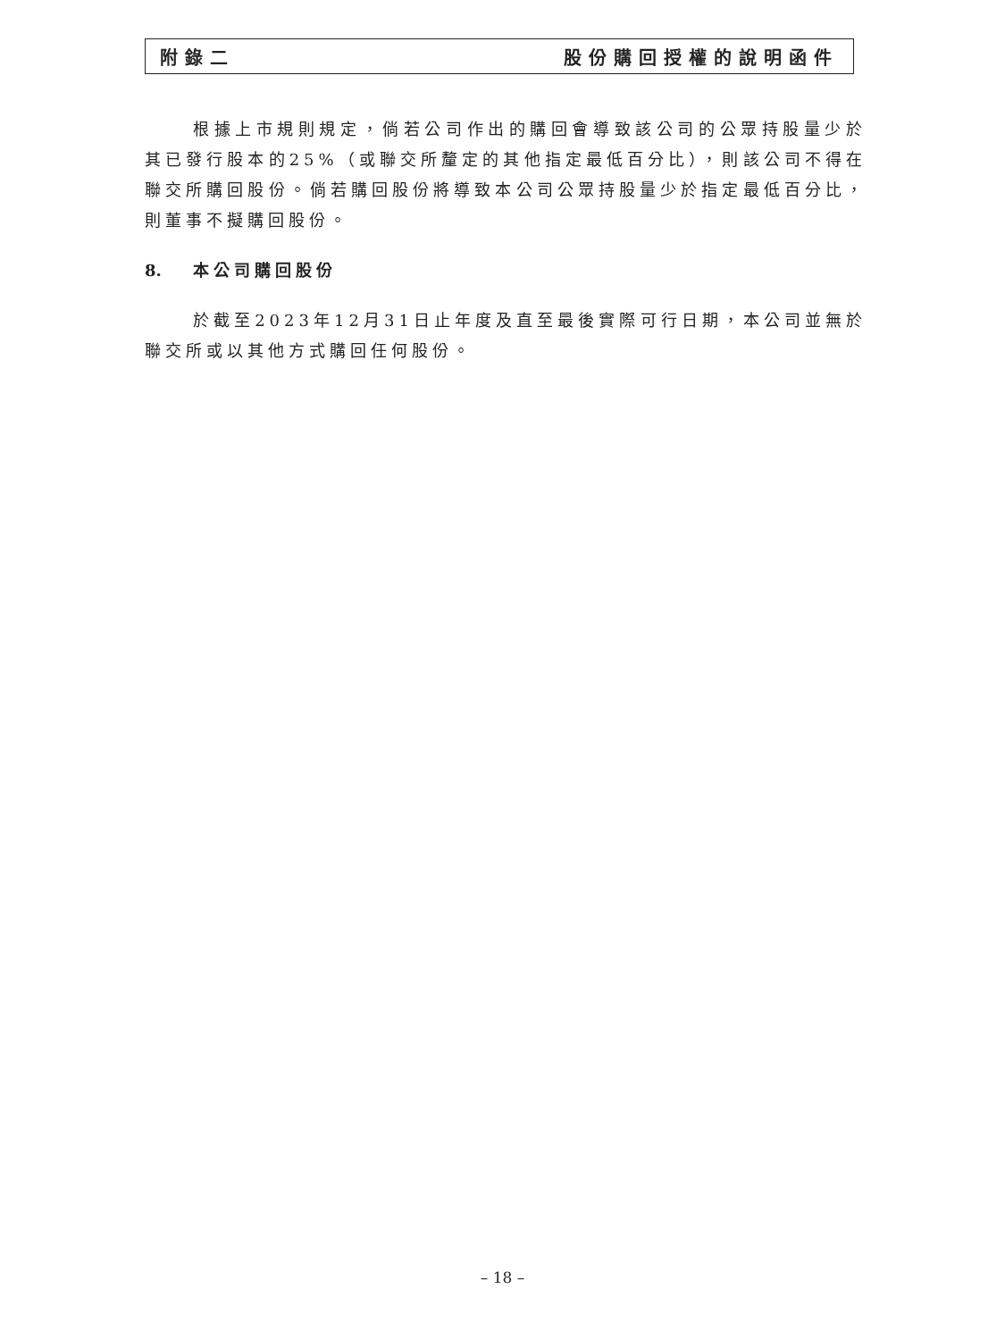附錄二 股份購回授權的說明函件
根據上市規則規定，倘若公司作出的購回會導致該公司的公眾持股量少於其已發行股本的25%（或聯交所釐定的其他指定最低百分比），則該公司不得在聯交所購回股份。倘若購回股份將導致本公司公眾持股量少於指定最低百分比，則董事不擬購回股份。
8. 本公司購回股份
於截至2023年12月31日止年度及直至最後實際可行日期，本公司並無於聯交所或以其他方式購回任何股份。
– 18 –